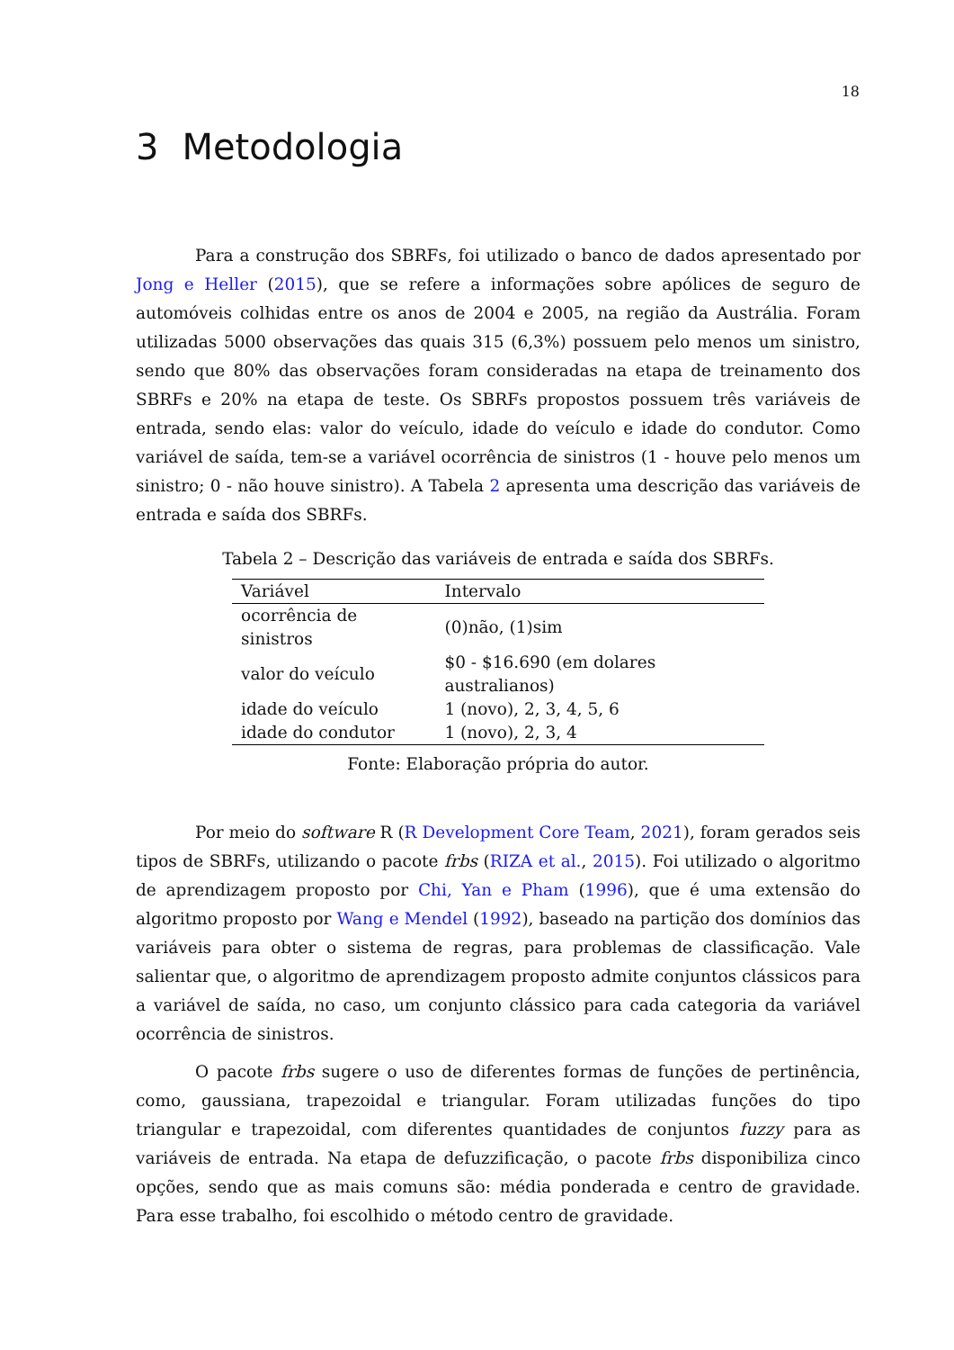18
3 Metodologia
Para a construção dos SBRFs, foi utilizado o banco de dados apresentado por Jong e Heller (2015), que se refere a informações sobre apólices de seguro de automóveis colhidas entre os anos de 2004 e 2005, na região da Austrália. Foram utilizadas 5000 observações das quais 315 (6,3%) possuem pelo menos um sinistro, sendo que 80% das observações foram consideradas na etapa de treinamento dos SBRFs e 20% na etapa de teste. Os SBRFs propostos possuem três variáveis de entrada, sendo elas: valor do veículo, idade do veículo e idade do condutor. Como variável de saída, tem-se a variável ocorrência de sinistros (1 - houve pelo menos um sinistro; 0 - não houve sinistro). A Tabela 2 apresenta uma descrição das variáveis de entrada e saída dos SBRFs.
Tabela 2 – Descrição das variáveis de entrada e saída dos SBRFs.
| Variável | Intervalo |
| --- | --- |
| ocorrência de sinistros | (0)não, (1)sim |
| valor do veículo | $0 - $16.690 (em dolares australianos) |
| idade do veículo | 1 (novo), 2, 3, 4, 5, 6 |
| idade do condutor | 1 (novo), 2, 3, 4 |
Fonte: Elaboração própria do autor.
Por meio do software R (R Development Core Team, 2021), foram gerados seis tipos de SBRFs, utilizando o pacote frbs (RIZA et al., 2015). Foi utilizado o algoritmo de aprendizagem proposto por Chi, Yan e Pham (1996), que é uma extensão do algoritmo proposto por Wang e Mendel (1992), baseado na partição dos domínios das variáveis para obter o sistema de regras, para problemas de classificação. Vale salientar que, o algoritmo de aprendizagem proposto admite conjuntos clássicos para a variável de saída, no caso, um conjunto clássico para cada categoria da variável ocorrência de sinistros.
O pacote frbs sugere o uso de diferentes formas de funções de pertinência, como, gaussiana, trapezoidal e triangular. Foram utilizadas funções do tipo triangular e trapezoidal, com diferentes quantidades de conjuntos fuzzy para as variáveis de entrada. Na etapa de defuzzificação, o pacote frbs disponibiliza cinco opções, sendo que as mais comuns são: média ponderada e centro de gravidade. Para esse trabalho, foi escolhido o método centro de gravidade.